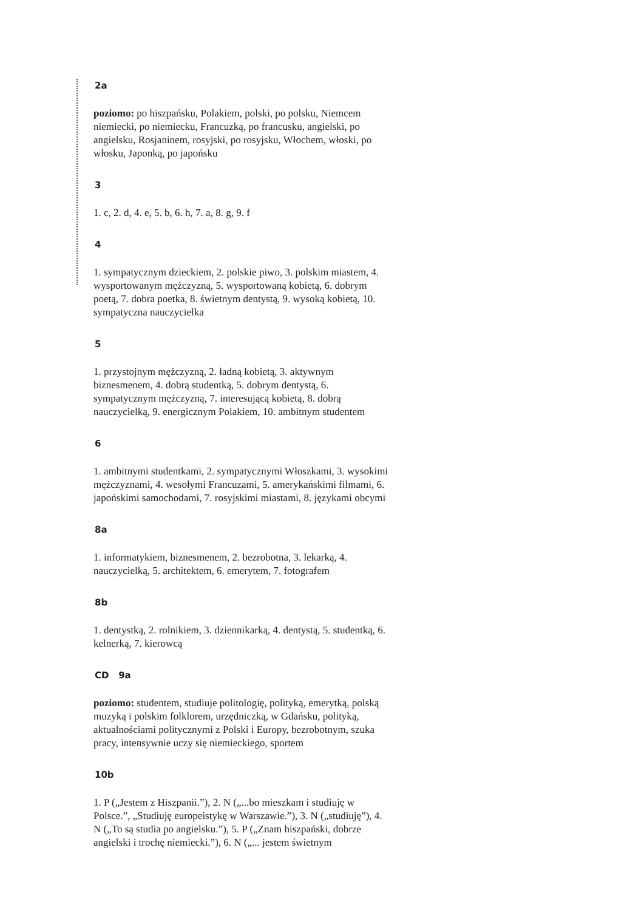2a
poziomo: po hiszpańsku, Polakiem, polski, po polsku, Niemcem niemiecki, po niemiecku, Francuzką, po francusku, angielski, po angielsku, Rosjaninem, rosyjski, po rosyjsku, Włochem, włoski, po włosku, Japonką, po japońsku
3
1. c, 2. d, 4. e, 5. b, 6. h, 7. a, 8. g, 9. f
4
1. sympatycznym dzieckiem, 2. polskie piwo, 3. polskim miastem, 4. wysportowanym mężczyzną, 5. wysportowaną kobietą, 6. dobrym poetą, 7. dobra poetka, 8. świetnym dentystą, 9. wysoką kobietą, 10. sympatyczna nauczycielka
5
1. przystojnym mężczyzną, 2. ładną kobietą, 3. aktywnym biznesmenem, 4. dobrą studentką, 5. dobrym dentystą, 6. sympatycznym mężczyzną, 7. interesującą kobietą, 8. dobrą nauczycielką, 9. energicznym Polakiem, 10. ambitnym studentem
6
1. ambitnymi studentkami, 2. sympatycznymi Włoszkami, 3. wysokimi mężczyznami, 4. wesołymi Francuzami, 5. amerykańskimi filmami, 6. japońskimi samochodami, 7. rosyjskimi miastami, 8. językami obcymi
8a
1. informatykiem, biznesmenem, 2. bezrobotna, 3. lekarką, 4. nauczycielką, 5. architektem, 6. emerytem, 7. fotografem
8b
1. dentystką, 2. rolnikiem, 3. dziennikarką, 4. dentystą, 5. studentką, 6. kelnerką, 7. kierowcą
CD 9a
poziomo: studentem, studiuje politologię, polityką, emerytką, polską muzyką i polskim folklorem, urzędniczką, w Gdańsku, polityką, aktualnościami politycznymi z Polski i Europy, bezrobotnym, szuka pracy, intensywnie uczy się niemieckiego, sportem
10b
1. P („Jestem z Hiszpanii.”), 2. N („...bo mieszkam i studiuję w Polsce.”, „Studiuję europeistykę w Warszawie.”), 3. N („studiuję”), 4. N („To są studia po angielsku.”), 5. P („Znam hiszpański, dobrze angielski i trochę niemiecki.”), 6. N („... jestem świetnym